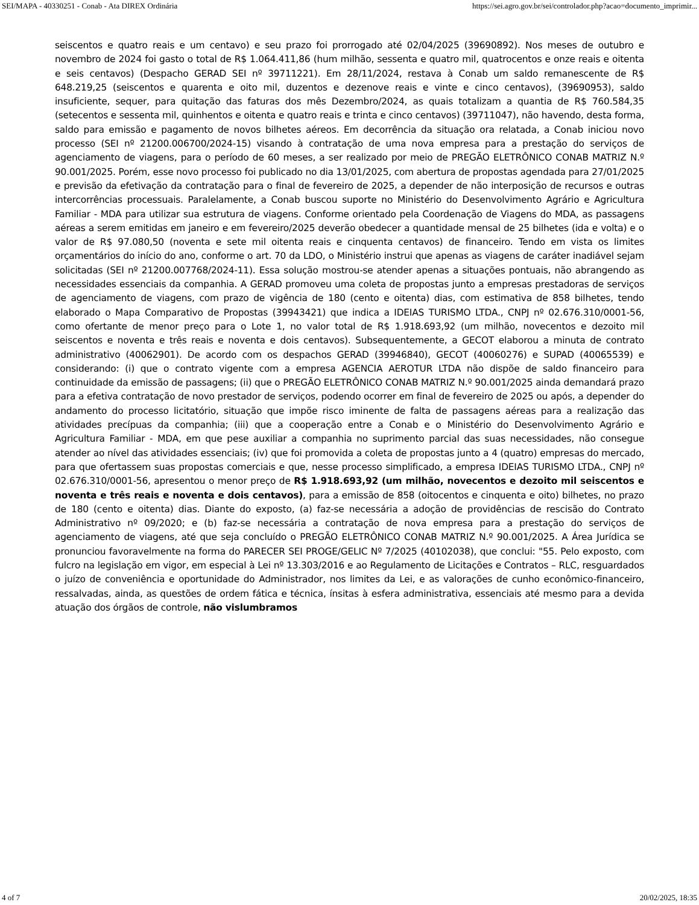SEI/MAPA - 40330251 - Conab - Ata DIREX Ordinária https://sei.agro.gov.br/sei/controlador.php?acao=documento_imprimir...
seiscentos e quatro reais e um centavo) e seu prazo foi prorrogado até 02/04/2025 (39690892). Nos meses de outubro e novembro de 2024 foi gasto o total de R$ 1.064.411,86 (hum milhão, sessenta e quatro mil, quatrocentos e onze reais e oitenta e seis centavos) (Despacho GERAD SEI nº 39711221). Em 28/11/2024, restava à Conab um saldo remanescente de R$ 648.219,25 (seiscentos e quarenta e oito mil, duzentos e dezenove reais e vinte e cinco centavos), (39690953), saldo insuficiente, sequer, para quitação das faturas dos mês Dezembro/2024, as quais totalizam a quantia de R$ 760.584,35 (setecentos e sessenta mil, quinhentos e oitenta e quatro reais e trinta e cinco centavos) (39711047), não havendo, desta forma, saldo para emissão e pagamento de novos bilhetes aéreos. Em decorrência da situação ora relatada, a Conab iniciou novo processo (SEI nº 21200.006700/2024-15) visando à contratação de uma nova empresa para a prestação do serviços de agenciamento de viagens, para o período de 60 meses, a ser realizado por meio de PREGÃO ELETRÔNICO CONAB MATRIZ N.º 90.001/2025. Porém, esse novo processo foi publicado no dia 13/01/2025, com abertura de propostas agendada para 27/01/2025 e previsão da efetivação da contratação para o final de fevereiro de 2025, a depender de não interposição de recursos e outras intercorrências processuais. Paralelamente, a Conab buscou suporte no Ministério do Desenvolvimento Agrário e Agricultura Familiar - MDA para utilizar sua estrutura de viagens. Conforme orientado pela Coordenação de Viagens do MDA, as passagens aéreas a serem emitidas em janeiro e em fevereiro/2025 deverão obedecer a quantidade mensal de 25 bilhetes (ida e volta) e o valor de R$ 97.080,50 (noventa e sete mil oitenta reais e cinquenta centavos) de financeiro. Tendo em vista os limites orçamentários do início do ano, conforme o art. 70 da LDO, o Ministério instrui que apenas as viagens de caráter inadiável sejam solicitadas (SEI nº 21200.007768/2024-11). Essa solução mostrou-se atender apenas a situações pontuais, não abrangendo as necessidades essenciais da companhia. A GERAD promoveu uma coleta de propostas junto a empresas prestadoras de serviços de agenciamento de viagens, com prazo de vigência de 180 (cento e oitenta) dias, com estimativa de 858 bilhetes, tendo elaborado o Mapa Comparativo de Propostas (39943421) que indica a IDEIAS TURISMO LTDA., CNPJ nº 02.676.310/0001-56, como ofertante de menor preço para o Lote 1, no valor total de R$ 1.918.693,92 (um milhão, novecentos e dezoito mil seiscentos e noventa e três reais e noventa e dois centavos). Subsequentemente, a GECOT elaborou a minuta de contrato administrativo (40062901). De acordo com os despachos GERAD (39946840), GECOT (40060276) e SUPAD (40065539) e considerando: (i) que o contrato vigente com a empresa AGENCIA AEROTUR LTDA não dispõe de saldo financeiro para continuidade da emissão de passagens; (ii) que o PREGÃO ELETRÔNICO CONAB MATRIZ N.º 90.001/2025 ainda demandará prazo para a efetiva contratação de novo prestador de serviços, podendo ocorrer em final de fevereiro de 2025 ou após, a depender do andamento do processo licitatório, situação que impõe risco iminente de falta de passagens aéreas para a realização das atividades precípuas da companhia; (iii) que a cooperação entre a Conab e o Ministério do Desenvolvimento Agrário e Agricultura Familiar - MDA, em que pese auxiliar a companhia no suprimento parcial das suas necessidades, não consegue atender ao nível das atividades essenciais; (iv) que foi promovida a coleta de propostas junto a 4 (quatro) empresas do mercado, para que ofertassem suas propostas comerciais e que, nesse processo simplificado, a empresa IDEIAS TURISMO LTDA., CNPJ nº 02.676.310/0001-56, apresentou o menor preço de R$ 1.918.693,92 (um milhão, novecentos e dezoito mil seiscentos e noventa e três reais e noventa e dois centavos), para a emissão de 858 (oitocentos e cinquenta e oito) bilhetes, no prazo de 180 (cento e oitenta) dias. Diante do exposto, (a) faz-se necessária a adoção de providências de rescisão do Contrato Administrativo nº 09/2020; e (b) faz-se necessária a contratação de nova empresa para a prestação do serviços de agenciamento de viagens, até que seja concluído o PREGÃO ELETRÔNICO CONAB MATRIZ N.º 90.001/2025. A Área Jurídica se pronunciou favoravelmente na forma do PARECER SEI PROGE/GELIC Nº 7/2025 (40102038), que conclui: "55. Pelo exposto, com fulcro na legislação em vigor, em especial à Lei nº 13.303/2016 e ao Regulamento de Licitações e Contratos – RLC, resguardados o juízo de conveniência e oportunidade do Administrador, nos limites da Lei, e as valorações de cunho econômico-financeiro, ressalvadas, ainda, as questões de ordem fática e técnica, ínsitas à esfera administrativa, essenciais até mesmo para a devida atuação dos órgãos de controle, não vislumbramos
4 of 7 20/02/2025, 18:35